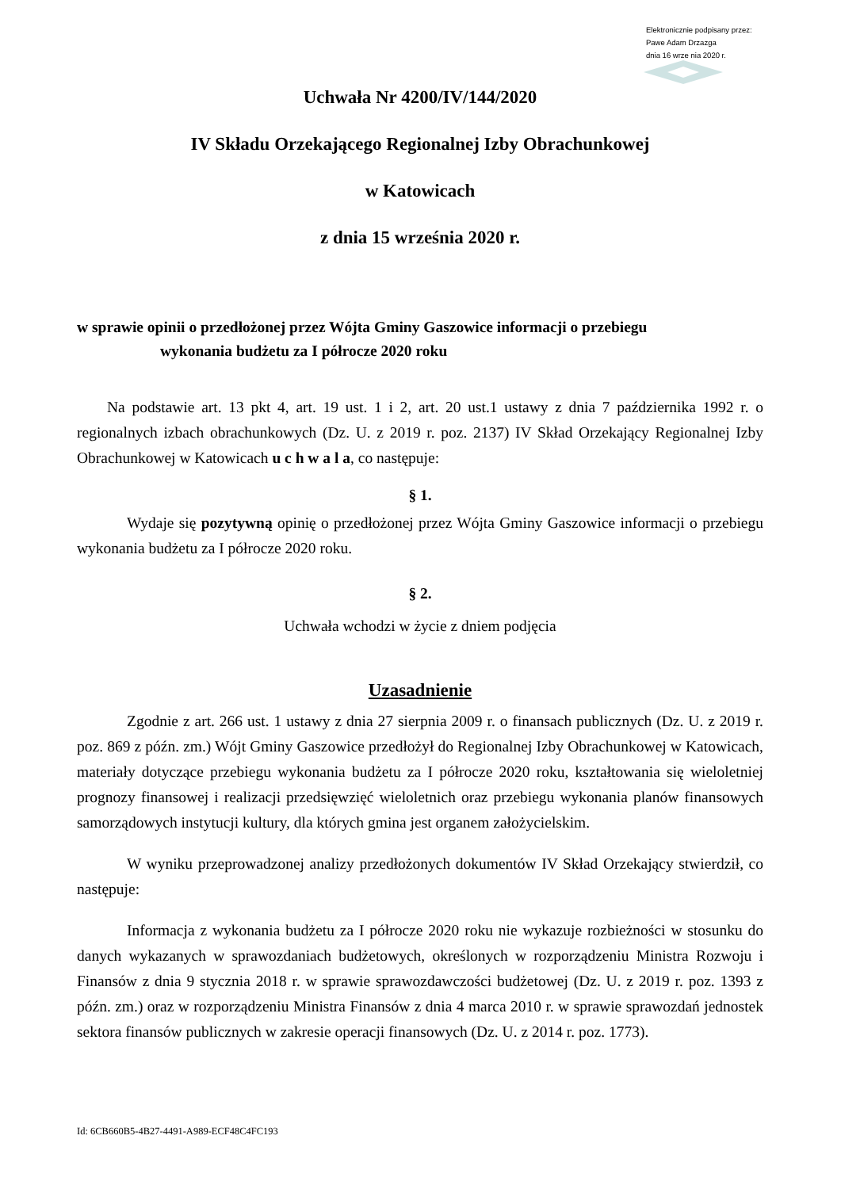Elektronicznie podpisany przez:
Pawe Adam Drzazga
dnia 16 wrze nia 2020 r.
Uchwała Nr 4200/IV/144/2020
IV Składu Orzekającego Regionalnej Izby Obrachunkowej
w Katowicach
z dnia 15 września 2020 r.
w sprawie opinii o przedłożonej przez Wójta Gminy Gaszowice informacji o przebiegu
wykonania budżetu za I półrocze 2020 roku
Na podstawie art. 13 pkt 4, art. 19 ust. 1 i 2, art. 20 ust.1 ustawy z dnia 7 października 1992 r. o regionalnych izbach obrachunkowych (Dz. U. z 2019 r. poz. 2137) IV Skład Orzekający Regionalnej Izby Obrachunkowej w Katowicach u c h w a l a, co następuje:
§ 1.
Wydaje się pozytywną opinię o przedłożonej przez Wójta Gminy Gaszowice informacji o przebiegu wykonania budżetu za I półrocze 2020 roku.
§ 2.
Uchwała wchodzi w życie z dniem podjęcia
Uzasadnienie
Zgodnie z art. 266 ust. 1 ustawy z dnia 27 sierpnia 2009 r. o finansach publicznych (Dz. U. z 2019 r. poz. 869 z późn. zm.) Wójt Gminy Gaszowice przedłożył do Regionalnej Izby Obrachunkowej w Katowicach, materiały dotyczące przebiegu wykonania budżetu za I półrocze 2020 roku, kształtowania się wieloletniej prognozy finansowej i realizacji przedsięwzięć wieloletnich oraz przebiegu wykonania planów finansowych samorządowych instytucji kultury, dla których gmina jest organem założycielskim.
W wyniku przeprowadzonej analizy przedłożonych dokumentów IV Skład Orzekający stwierdził, co następuje:
Informacja z wykonania budżetu za I półrocze 2020 roku nie wykazuje rozbieżności w stosunku do danych wykazanych w sprawozdaniach budżetowych, określonych w rozporządzeniu Ministra Rozwoju i Finansów z dnia 9 stycznia 2018 r. w sprawie sprawozdawczości budżetowej (Dz. U. z 2019 r. poz. 1393 z późn. zm.) oraz w rozporządzeniu Ministra Finansów z dnia 4 marca 2010 r. w sprawie sprawozdań jednostek sektora finansów publicznych w zakresie operacji finansowych (Dz. U. z 2014 r. poz. 1773).
Id: 6CB660B5-4B27-4491-A989-ECF48C4FC193